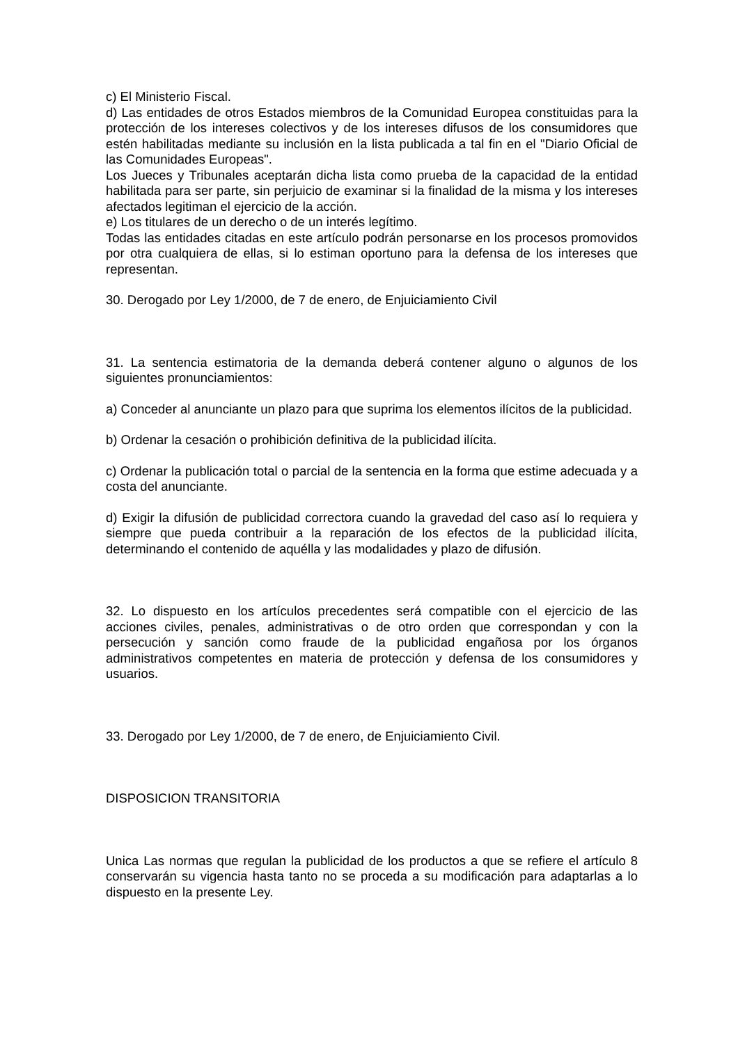c) El Ministerio Fiscal.
d) Las entidades de otros Estados miembros de la Comunidad Europea constituidas para la protección de los intereses colectivos y de los intereses difusos de los consumidores que estén habilitadas mediante su inclusión en la lista publicada a tal fin en el "Diario Oficial de las Comunidades Europeas".
Los Jueces y Tribunales aceptarán dicha lista como prueba de la capacidad de la entidad habilitada para ser parte, sin perjuicio de examinar si la finalidad de la misma y los intereses afectados legitiman el ejercicio de la acción.
e) Los titulares de un derecho o de un interés legítimo.
Todas las entidades citadas en este artículo podrán personarse en los procesos promovidos por otra cualquiera de ellas, si lo estiman oportuno para la defensa de los intereses que representan.
30. Derogado por Ley 1/2000, de 7 de enero, de Enjuiciamiento Civil
31. La sentencia estimatoria de la demanda deberá contener alguno o algunos de los siguientes pronunciamientos:
a) Conceder al anunciante un plazo para que suprima los elementos ilícitos de la publicidad.
b) Ordenar la cesación o prohibición definitiva de la publicidad ilícita.
c) Ordenar la publicación total o parcial de la sentencia en la forma que estime adecuada y a costa del anunciante.
d) Exigir la difusión de publicidad correctora cuando la gravedad del caso así lo requiera y siempre que pueda contribuir a la reparación de los efectos de la publicidad ilícita, determinando el contenido de aquélla y las modalidades y plazo de difusión.
32. Lo dispuesto en los artículos precedentes será compatible con el ejercicio de las acciones civiles, penales, administrativas o de otro orden que correspondan y con la persecución y sanción como fraude de la publicidad engañosa por los órganos administrativos competentes en materia de protección y defensa de los consumidores y usuarios.
33. Derogado por Ley 1/2000, de 7 de enero, de Enjuiciamiento Civil.
DISPOSICION TRANSITORIA
Unica Las normas que regulan la publicidad de los productos a que se refiere el artículo 8 conservarán su vigencia hasta tanto no se proceda a su modificación para adaptarlas a lo dispuesto en la presente Ley.